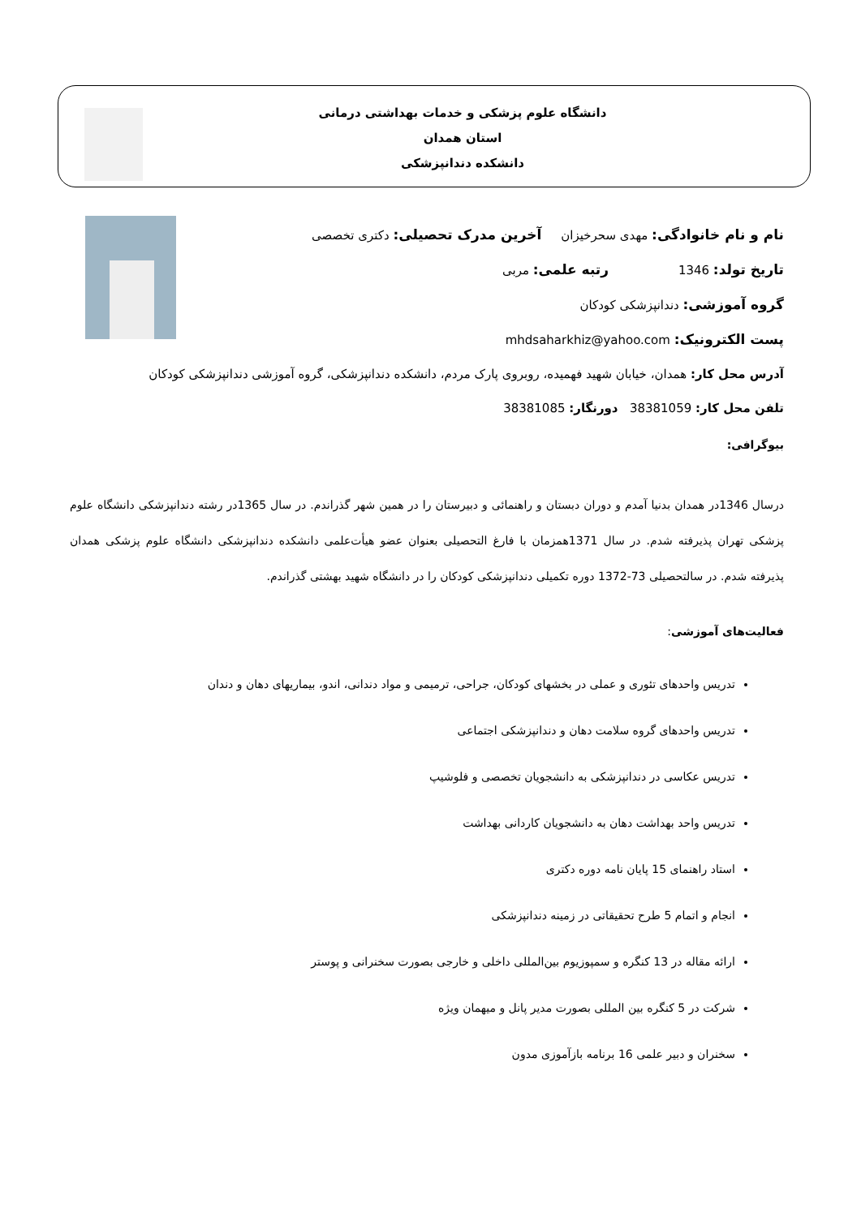دانشگاه علوم پزشکی و خدمات بهداشتی درمانی استان همدان
دانشکده دندانپزشکی
نام و نام خانوادگی: مهدی سحرخیزان آخرین مدرک تحصیلی: دکتری تخصصی
تاریخ تولد: 1346 رتبه علمی: مربی
گروه آموزشی: دندانپزشکی کودکان
پست الکترونیک: mhdsaharkhiz@yahoo.com
آدرس محل کار: همدان، خیابان شهید فهمیده، روبروی پارک مردم، دانشکده دندانپزشکی، گروه آموزشی دندانپزشکی کودکان
تلفن محل کار: 38381059 دورنگار: 38381085
بیوگرافی:
درسال 1346در همدان بدنیا آمدم و دوران دبستان و راهنمائی و دبیرستان را در همین شهر گذراندم. در سال 1365در رشته دندانپزشکی دانشگاه علوم پزشکی تهران پذیرفته شدم. در سال 1371همزمان با فارغ التحصیلی بعنوان عضو هیأت‌علمی دانشکده دندانپزشکی دانشگاه علوم پزشکی همدان پذیرفته شدم. در سالتحصیلی 73-1372 دوره تکمیلی دندانپزشکی کودکان را در دانشگاه شهید بهشتی گذراندم.
فعالیت‌های آموزشی:
تدریس واحدهای تئوری و عملی در بخشهای کودکان، جراحی، ترمیمی و مواد دندانی، اندو، بیماریهای دهان و دندان
تدریس واحدهای گروه سلامت دهان و دندانپزشکی اجتماعی
تدریس عکاسی در دندانپزشکی به دانشجویان تخصصی و فلوشیپ
تدریس واحد بهداشت دهان به دانشجویان کاردانی بهداشت
استاد راهنمای 15 پایان نامه دوره دکتری
انجام و اتمام 5 طرح تحقیقاتی در زمینه دندانپزشکی
ارائه مقاله در 13 کنگره و سمپوزیوم بین‌المللی داخلی و خارجی بصورت سخنرانی و پوستر
شرکت در 5 کنگره بین المللی بصورت مدیر پانل و میهمان ویژه
سخنران و دبیر علمی 16 برنامه بازآموزی مدون